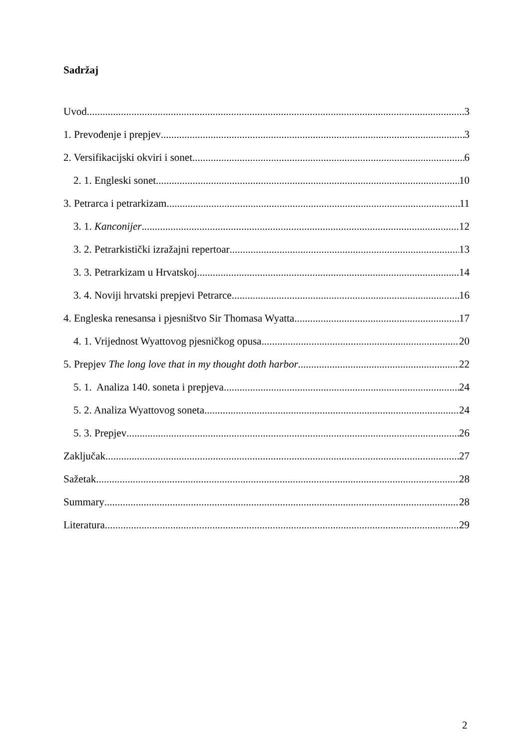Sadržaj
Uvod 3
1. Prevođenje i prepjev 3
2. Versifikacijski okviri i sonet 6
2. 1. Engleski sonet 10
3. Petrarca i petrarkizam 11
3. 1. Kanconijer 12
3. 2. Petrarkistički izražajni repertoar 13
3. 3. Petrarkizam u Hrvatskoj 14
3. 4. Noviji hrvatski prepjevi Petrarce 16
4. Engleska renesansa i pjesništvo Sir Thomasa Wyatta 17
4. 1. Vrijednost Wyattovog pjesničkog opusa 20
5. Prepjev The long love that in my thought doth harbor... 22
5. 1. Analiza 140. soneta i prepjeva 24
5. 2. Analiza Wyattovog soneta 24
5. 3. Prepjev 26
Zaključak 27
Sažetak 28
Summary 28
Literatura 29
2